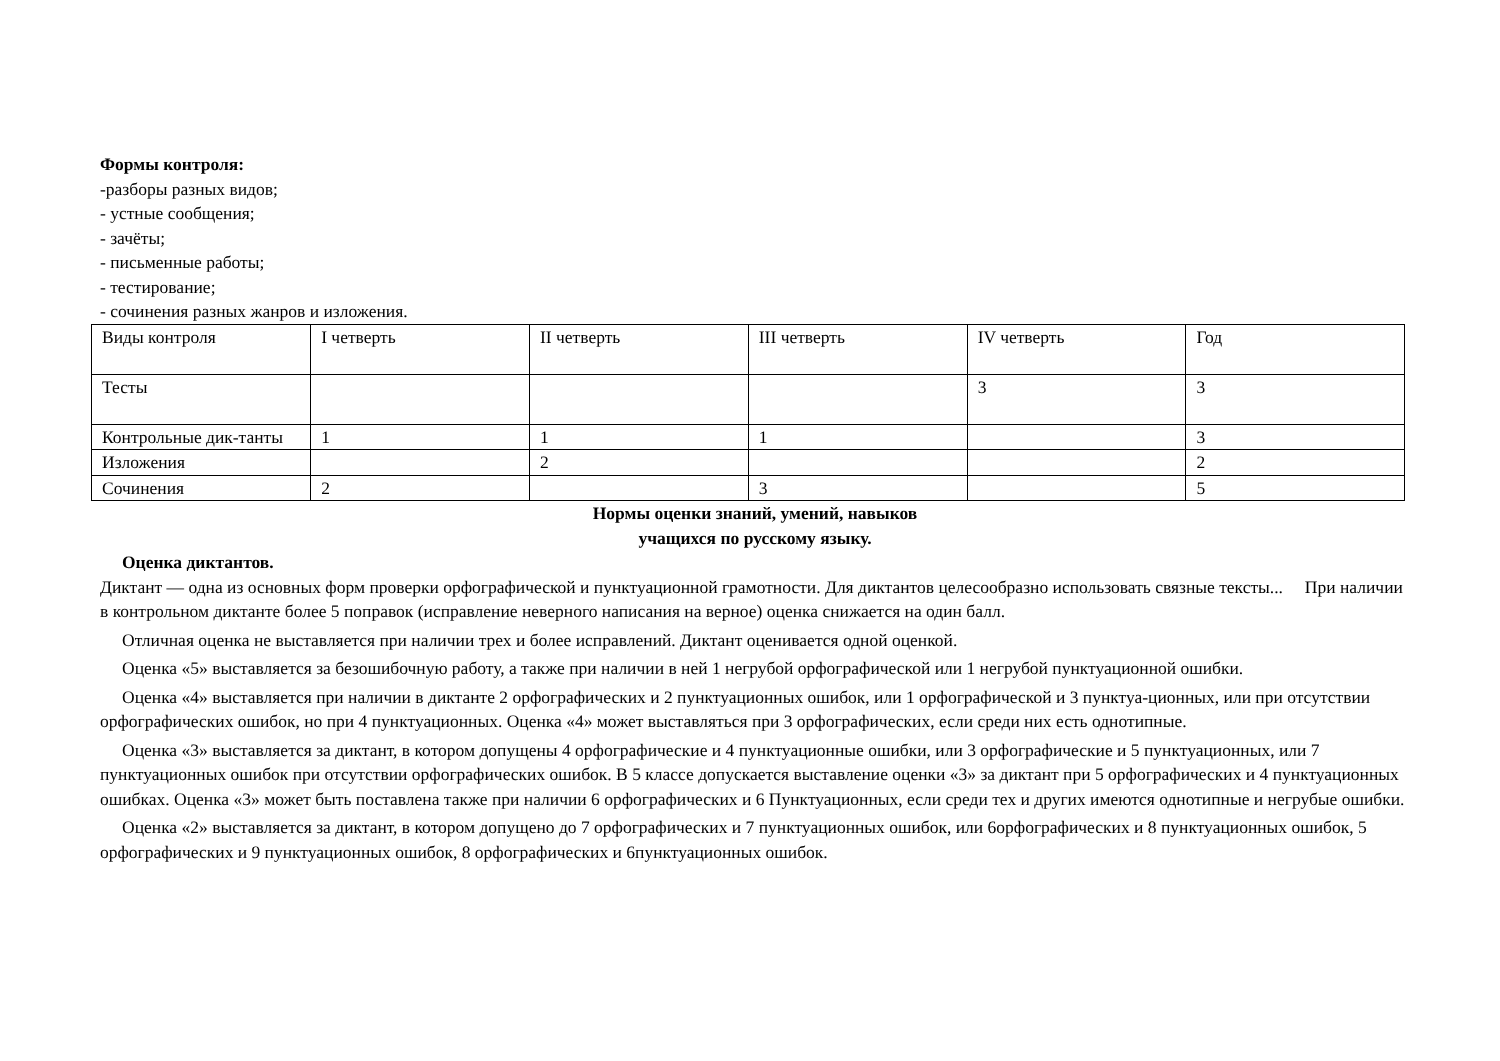Формы контроля:
-разборы разных видов;
- устные сообщения;
- зачёты;
- письменные работы;
- тестирование;
- сочинения разных жанров и изложения.
| Виды контроля | I четверть | II четверть | III четверть | IV четверть | Год |
| Тесты | | | | 3 | 3 |
| Контрольные дик-танты | 1 | 1 | 1 | | 3 |
| Изложения | | 2 | | | 2 |
| Сочинения | 2 | | 3 | | 5 |
Нормы оценки знаний, умений, навыков
учащихся по русскому языку.
Оценка диктантов.
Диктант — одна из основных форм проверки орфографической и пунктуационной грамотности. Для диктантов целесообразно использовать связные тексты... При наличии в контрольном диктанте более 5 поправок (исправление неверного написания на верное) оценка снижается на один балл.
Отличная оценка не выставляется при наличии трех и более исправлений. Диктант оценивается одной оценкой.
Оценка «5» выставляется за безошибочную работу, а также при наличии в ней 1 негрубой орфографической или 1 негрубой пунктуационной ошибки.
Оценка «4» выставляется при наличии в диктанте 2 орфографических и 2 пунктуационных ошибок, или 1 орфографической и 3 пунктуа-ционных, или при отсутствии орфографических ошибок, но при 4 пунктуационных. Оценка «4» может выставляться при 3 орфографических, если среди них есть однотипные.
Оценка «3» выставляется за диктант, в котором допущены 4 орфографические и 4 пунктуационные ошибки, или 3 орфографические и 5 пунктуационных, или 7 пунктуационных ошибок при отсутствии орфографических ошибок. В 5 классе допускается выставление оценки «3» за диктант при 5 орфографических и 4 пунктуационных ошибках. Оценка «3» может быть поставлена также при наличии 6 орфографических и 6 Пунктуационных, если среди тех и других имеются однотипные и негрубые ошибки.
Оценка «2» выставляется за диктант, в котором допущено до 7 орфографических и 7 пунктуационных ошибок, или 6орфографических и 8 пунктуационных ошибок, 5 орфографических и 9 пунктуационных ошибок, 8 орфографических и 6пунктуационных ошибок.